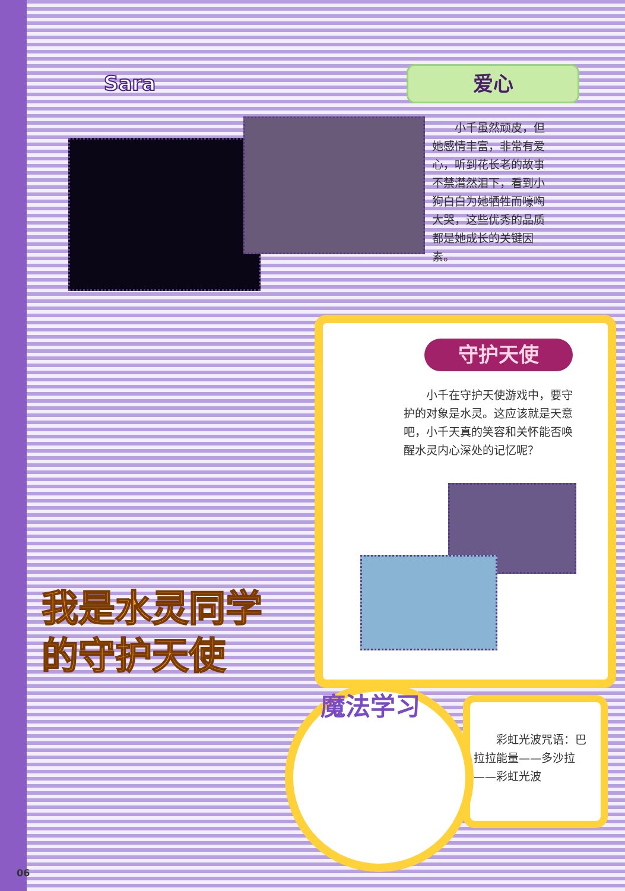Sara 爱心
　　小千虽然顽皮，但她感情丰富，非常有爱心，听到花长老的故事不禁潸然泪下，看到小狗白白为她牺牲而嚎啕大哭，这些优秀的品质都是她成长的关键因素。
守护天使
　　小千在守护天使游戏中，要守护的对象是水灵。这应该就是天意吧，小千天真的笑容和关怀能否唤醒水灵内心深处的记忆呢？
我是水灵同学
的守护天使
魔法学习
　　彩虹光波咒语：巴拉拉能量——多沙拉——彩虹光波
06